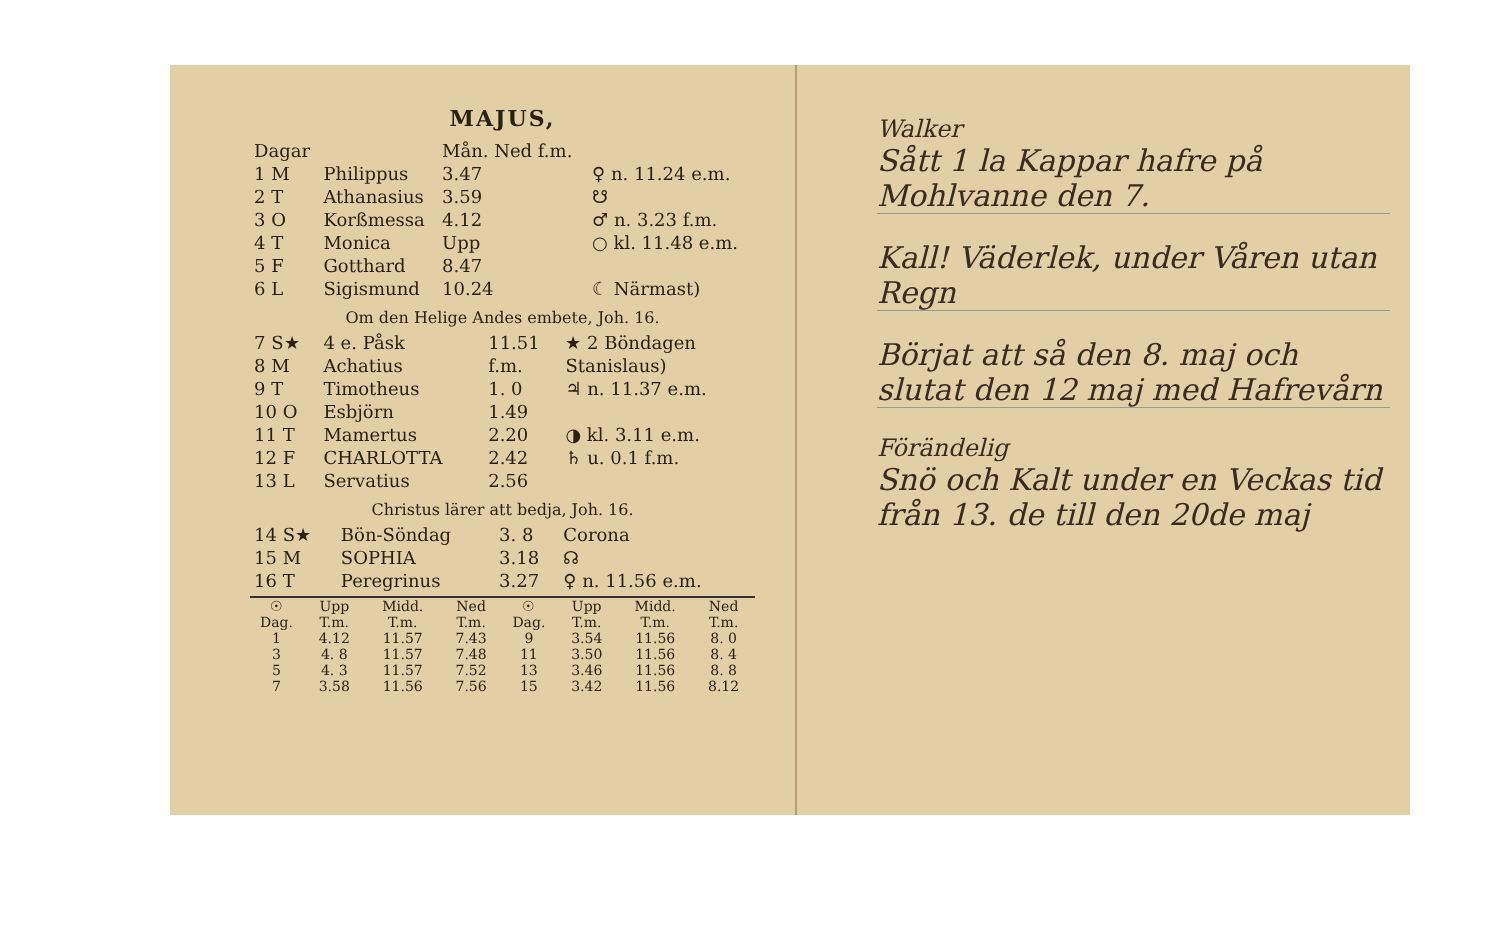MAJUS,
| Dagar | | Mån. Ned f.m. | |
| --- | --- | --- | --- |
| 1 M | Philippus | 3.47 | ♀ n. 11.24 e.m. |
| 2 T | Athanasius | 3.59 | ☋ |
| 3 O | Korßmessa | 4.12 | ♂ n. 3.23 f.m. |
| 4 T | Monica | Upp | ○ kl. 11.48 e.m. |
| 5 F | Gotthard | 8.47 | |
| 6 L | Sigismund | 10.24 | ☾ Närmast) |
Om den Helige Andes embete, Joh. 16.
| 7 S★ | 4 e. Påsk | 11.51 | ★ 2 Böndagen |
| 8 M | Achatius | f.m. | Stanislaus) |
| 9 T | Timotheus | 1. 0 | ♃ n. 11.37 e.m. |
| 10 O | Esbjörn | 1.49 | |
| 11 T | Mamertus | 2.20 | ◑ kl. 3.11 e.m. |
| 12 F | CHARLOTTA | 2.42 | ♄ u. 0.1 f.m. |
| 13 L | Servatius | 2.56 | |
Christus lärer att bedja, Joh. 16.
| 14 S★ | Bön-Söndag | 3. 8 | Corona |
| 15 M | SOPHIA | 3.18 | ☊ |
| 16 T | Peregrinus | 3.27 | ♀ n. 11.56 e.m. |
| ☉ Dag. | Upp T.m. | Midd. T.m. | Ned T.m. | ☉ Dag. | Upp T.m. | Midd. T.m. | Ned T.m. |
| --- | --- | --- | --- | --- | --- | --- | --- |
| 1 | 4.12 | 11.57 | 7.43 | 9 | 3.54 | 11.56 | 8. 0 |
| 3 | 4. 8 | 11.57 | 7.48 | 11 | 3.50 | 11.56 | 8. 4 |
| 5 | 4. 3 | 11.57 | 7.52 | 13 | 3.46 | 11.56 | 8. 8 |
| 7 | 3.58 | 11.56 | 7.56 | 15 | 3.42 | 11.56 | 8.12 |
Walker
Sått 1 la Kappar hafre på Mohlvanne den 7.
Kall! Väderlek, under Våren utan Regn
Börjat att så den 8. maj och slutat den 12 maj med Hafrevårn
Förändelig
Snö och Kalt under en Veckas tid från 13. de till den 20de maj